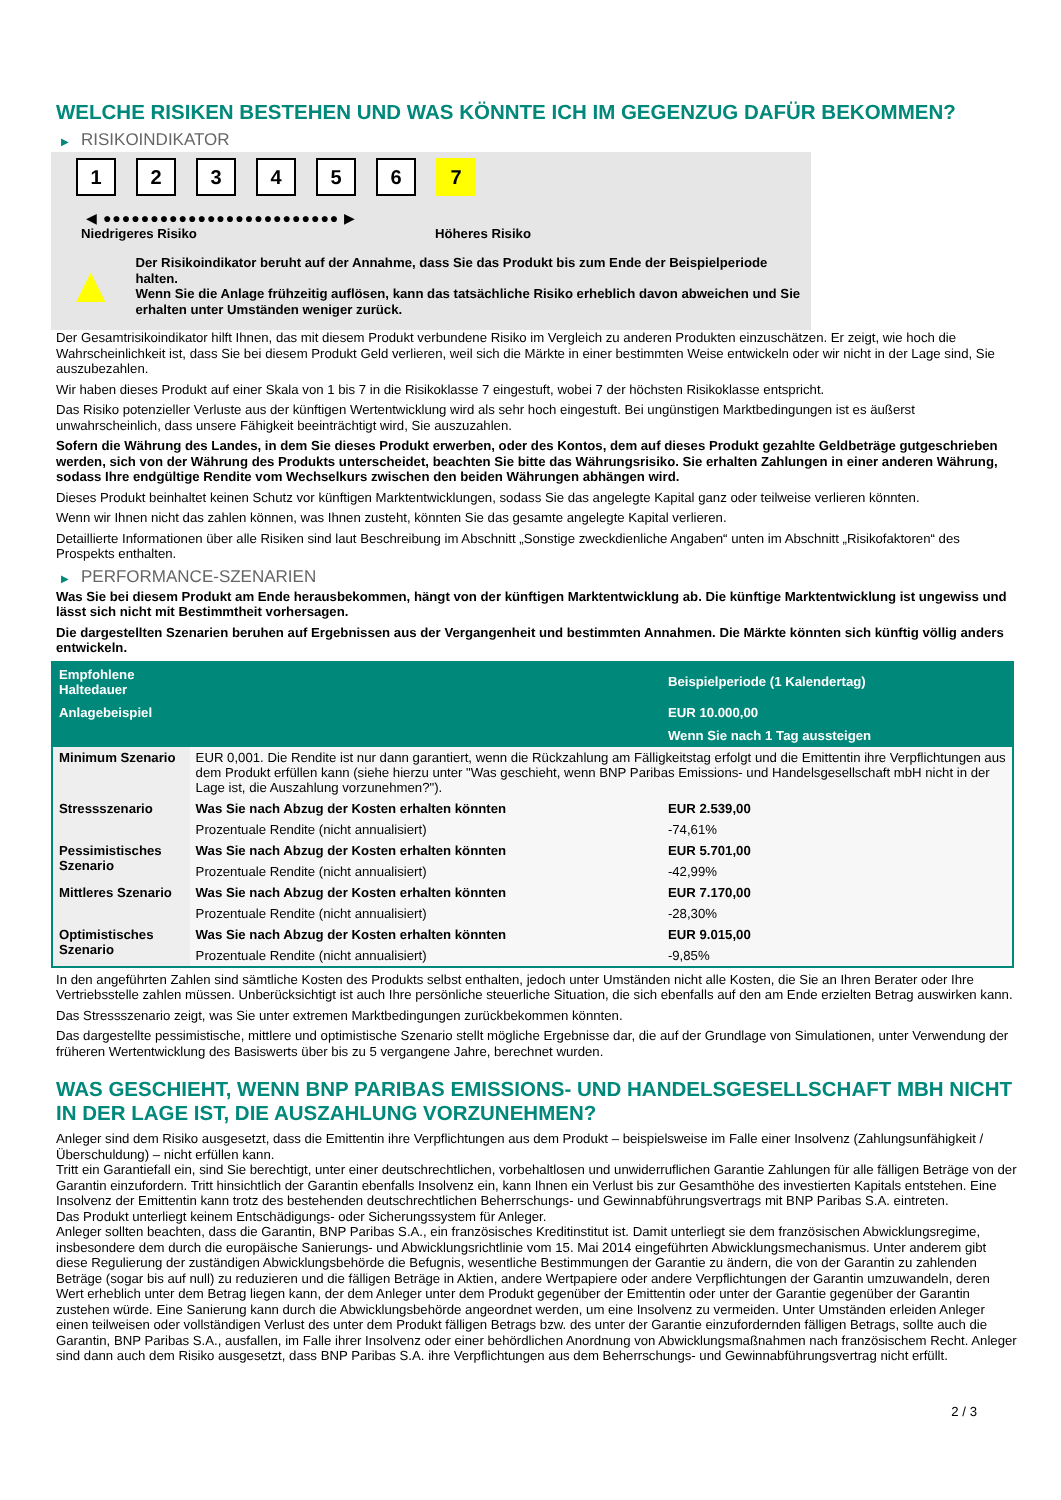WELCHE RISIKEN BESTEHEN UND WAS KÖNNTE ICH IM GEGENZUG DAFÜR BEKOMMEN?
▶ RISIKOINDIKATOR
1 2 3 4 5 6 7
◀ ●●●●●●●●●●●●●●●●●●●●●●●●● ▶
Niedrigeres Risiko Höheres Risiko
▲
Der Risikoindikator beruht auf der Annahme, dass Sie das Produkt bis zum Ende der Beispielperiode halten.
Wenn Sie die Anlage frühzeitig auflösen, kann das tatsächliche Risiko erheblich davon abweichen und Sie erhalten unter Umständen weniger zurück.
Der Gesamtrisikoindikator hilft Ihnen, das mit diesem Produkt verbundene Risiko im Vergleich zu anderen Produkten einzuschätzen. Er zeigt, wie hoch die Wahrscheinlichkeit ist, dass Sie bei diesem Produkt Geld verlieren, weil sich die Märkte in einer bestimmten Weise entwickeln oder wir nicht in der Lage sind, Sie auszubezahlen.
Wir haben dieses Produkt auf einer Skala von 1 bis 7 in die Risikoklasse 7 eingestuft, wobei 7 der höchsten Risikoklasse entspricht.
Das Risiko potenzieller Verluste aus der künftigen Wertentwicklung wird als sehr hoch eingestuft. Bei ungünstigen Marktbedingungen ist es äußerst unwahrscheinlich, dass unsere Fähigkeit beeinträchtigt wird, Sie auszuzahlen.
Sofern die Währung des Landes, in dem Sie dieses Produkt erwerben, oder des Kontos, dem auf dieses Produkt gezahlte Geldbeträge gutgeschrieben werden, sich von der Währung des Produkts unterscheidet, beachten Sie bitte das Währungsrisiko. Sie erhalten Zahlungen in einer anderen Währung, sodass Ihre endgültige Rendite vom Wechselkurs zwischen den beiden Währungen abhängen wird.
Dieses Produkt beinhaltet keinen Schutz vor künftigen Marktentwicklungen, sodass Sie das angelegte Kapital ganz oder teilweise verlieren könnten.
Wenn wir Ihnen nicht das zahlen können, was Ihnen zusteht, könnten Sie das gesamte angelegte Kapital verlieren.
Detaillierte Informationen über alle Risiken sind laut Beschreibung im Abschnitt „Sonstige zweckdienliche Angaben“ unten im Abschnitt „Risikofaktoren“ des Prospekts enthalten.
▶ PERFORMANCE-SZENARIEN
Was Sie bei diesem Produkt am Ende herausbekommen, hängt von der künftigen Marktentwicklung ab. Die künftige Marktentwicklung ist ungewiss und lässt sich nicht mit Bestimmtheit vorhersagen.
Die dargestellten Szenarien beruhen auf Ergebnissen aus der Vergangenheit und bestimmten Annahmen. Die Märkte könnten sich künftig völlig anders entwickeln.
| Empfohlene Haltedauer | | Beispielperiode (1 Kalendertag) |
| --- | --- | --- |
| Anlagebeispiel | | EUR 10.000,00 |
| | | Wenn Sie nach 1 Tag aussteigen |
| Minimum Szenario | EUR 0,001. Die Rendite ist nur dann garantiert, wenn die Rückzahlung am Fälligkeitstag erfolgt und die Emittentin ihre Verpflichtungen aus dem Produkt erfüllen kann (siehe hierzu unter "Was geschieht, wenn BNP Paribas Emissions- und Handelsgesellschaft mbH nicht in der Lage ist, die Auszahlung vorzunehmen?"). | |
| Stressszenario | Was Sie nach Abzug der Kosten erhalten könnten | EUR 2.539,00 |
| | Prozentuale Rendite (nicht annualisiert) | -74,61% |
| Pessimistisches Szenario | Was Sie nach Abzug der Kosten erhalten könnten | EUR 5.701,00 |
| | Prozentuale Rendite (nicht annualisiert) | -42,99% |
| Mittleres Szenario | Was Sie nach Abzug der Kosten erhalten könnten | EUR 7.170,00 |
| | Prozentuale Rendite (nicht annualisiert) | -28,30% |
| Optimistisches Szenario | Was Sie nach Abzug der Kosten erhalten könnten | EUR 9.015,00 |
| | Prozentuale Rendite (nicht annualisiert) | -9,85% |
In den angeführten Zahlen sind sämtliche Kosten des Produkts selbst enthalten, jedoch unter Umständen nicht alle Kosten, die Sie an Ihren Berater oder Ihre Vertriebsstelle zahlen müssen. Unberücksichtigt ist auch Ihre persönliche steuerliche Situation, die sich ebenfalls auf den am Ende erzielten Betrag auswirken kann.
Das Stressszenario zeigt, was Sie unter extremen Marktbedingungen zurückbekommen könnten.
Das dargestellte pessimistische, mittlere und optimistische Szenario stellt mögliche Ergebnisse dar, die auf der Grundlage von Simulationen, unter Verwendung der früheren Wertentwicklung des Basiswerts über bis zu 5 vergangene Jahre, berechnet wurden.
WAS GESCHIEHT, WENN BNP PARIBAS EMISSIONS- UND HANDELSGESELLSCHAFT MBH NICHT IN DER LAGE IST, DIE AUSZAHLUNG VORZUNEHMEN?
Anleger sind dem Risiko ausgesetzt, dass die Emittentin ihre Verpflichtungen aus dem Produkt – beispielsweise im Falle einer Insolvenz (Zahlungsunfähigkeit / Überschuldung) – nicht erfüllen kann.
Tritt ein Garantiefall ein, sind Sie berechtigt, unter einer deutschrechtlichen, vorbehaltlosen und unwiderruflichen Garantie Zahlungen für alle fälligen Beträge von der Garantin einzufordern. Tritt hinsichtlich der Garantin ebenfalls Insolvenz ein, kann Ihnen ein Verlust bis zur Gesamthöhe des investierten Kapitals entstehen. Eine Insolvenz der Emittentin kann trotz des bestehenden deutschrechtlichen Beherrschungs- und Gewinnabführungsvertrags mit BNP Paribas S.A. eintreten.
Das Produkt unterliegt keinem Entschädigungs- oder Sicherungssystem für Anleger.
Anleger sollten beachten, dass die Garantin, BNP Paribas S.A., ein französisches Kreditinstitut ist. Damit unterliegt sie dem französischen Abwicklungsregime, insbesondere dem durch die europäische Sanierungs- und Abwicklungsrichtlinie vom 15. Mai 2014 eingeführten Abwicklungsmechanismus. Unter anderem gibt diese Regulierung der zuständigen Abwicklungsbehörde die Befugnis, wesentliche Bestimmungen der Garantie zu ändern, die von der Garantin zu zahlenden Beträge (sogar bis auf null) zu reduzieren und die fälligen Beträge in Aktien, andere Wertpapiere oder andere Verpflichtungen der Garantin umzuwandeln, deren Wert erheblich unter dem Betrag liegen kann, der dem Anleger unter dem Produkt gegenüber der Emittentin oder unter der Garantie gegenüber der Garantin zustehen würde. Eine Sanierung kann durch die Abwicklungsbehörde angeordnet werden, um eine Insolvenz zu vermeiden. Unter Umständen erleiden Anleger einen teilweisen oder vollständigen Verlust des unter dem Produkt fälligen Betrags bzw. des unter der Garantie einzufordernden fälligen Betrags, sollte auch die Garantin, BNP Paribas S.A., ausfallen, im Falle ihrer Insolvenz oder einer behördlichen Anordnung von Abwicklungsmaßnahmen nach französischem Recht. Anleger sind dann auch dem Risiko ausgesetzt, dass BNP Paribas S.A. ihre Verpflichtungen aus dem Beherrschungs- und Gewinnabführungsvertrag nicht erfüllt.
2 / 3